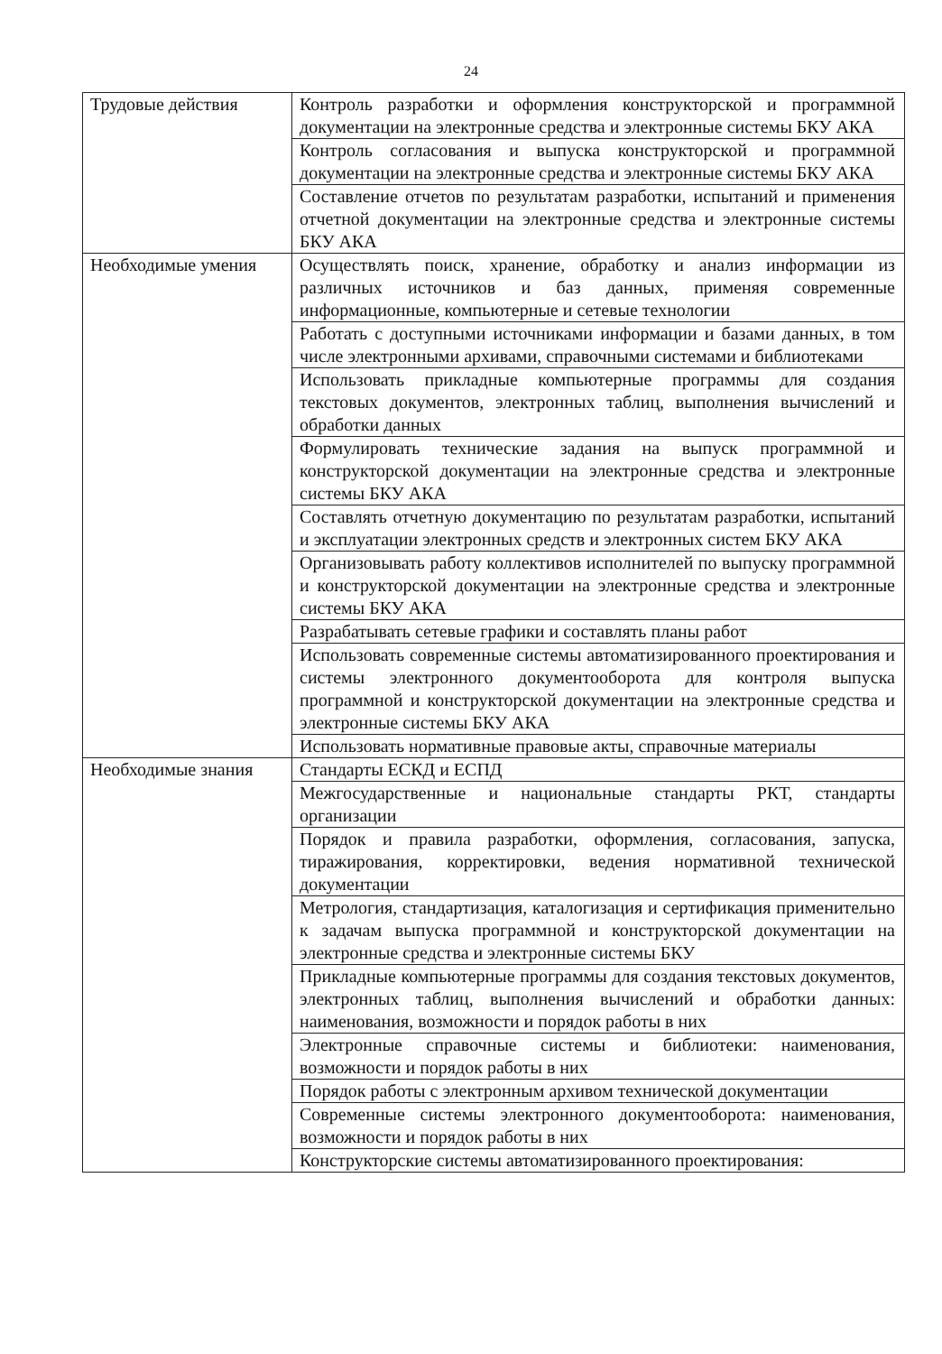24
| Трудовые действия | Контроль разработки и оформления конструкторской и программной документации на электронные средства и электронные системы БКУ АКА |
| | Контроль согласования и выпуска конструкторской и программной документации на электронные средства и электронные системы БКУ АКА |
| | Составление отчетов по результатам разработки, испытаний и применения отчетной документации на электронные средства и электронные системы БКУ АКА |
| Необходимые умения | Осуществлять поиск, хранение, обработку и анализ информации из различных источников и баз данных, применяя современные информационные, компьютерные и сетевые технологии |
| | Работать с доступными источниками информации и базами данных, в том числе электронными архивами, справочными системами и библиотеками |
| | Использовать прикладные компьютерные программы для создания текстовых документов, электронных таблиц, выполнения вычислений и обработки данных |
| | Формулировать технические задания на выпуск программной и конструкторской документации на электронные средства и электронные системы БКУ АКА |
| | Составлять отчетную документацию по результатам разработки, испытаний и эксплуатации электронных средств и электронных систем БКУ АКА |
| | Организовывать работу коллективов исполнителей по выпуску программной и конструкторской документации на электронные средства и электронные системы БКУ АКА |
| | Разрабатывать сетевые графики и составлять планы работ |
| | Использовать современные системы автоматизированного проектирования и системы электронного документооборота для контроля выпуска программной и конструкторской документации на электронные средства и электронные системы БКУ АКА |
| | Использовать нормативные правовые акты, справочные материалы |
| Необходимые знания | Стандарты ЕСКД и ЕСПД |
| | Межгосударственные и национальные стандарты РКТ, стандарты организации |
| | Порядок и правила разработки, оформления, согласования, запуска, тиражирования, корректировки, ведения нормативной технической документации |
| | Метрология, стандартизация, каталогизация и сертификация применительно к задачам выпуска программной и конструкторской документации на электронные средства и электронные системы БКУ |
| | Прикладные компьютерные программы для создания текстовых документов, электронных таблиц, выполнения вычислений и обработки данных: наименования, возможности и порядок работы в них |
| | Электронные справочные системы и библиотеки: наименования, возможности и порядок работы в них |
| | Порядок работы с электронным архивом технической документации |
| | Современные системы электронного документооборота: наименования, возможности и порядок работы в них |
| | Конструкторские системы автоматизированного проектирования: |